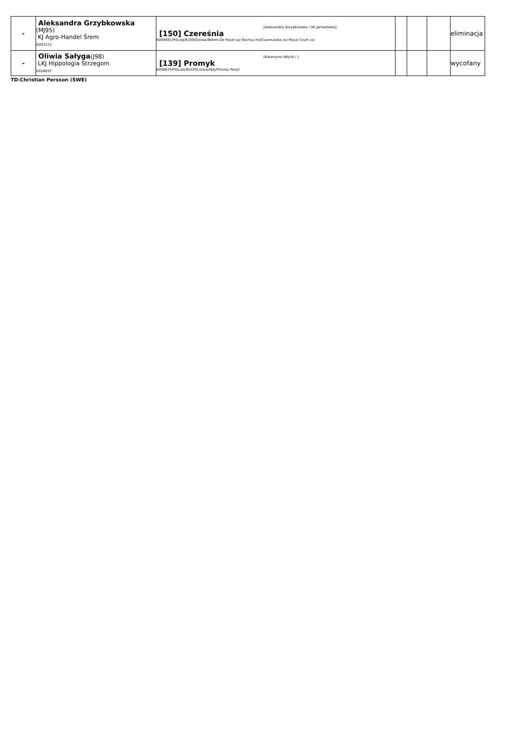| - | Aleksandra Grzybkowska (MJ95) KJ Agro-Handel Śrem O003722 | [150] Czereśnia [Aleksandra Grzybkowska / SK Jaroszówka] K009891/POL/sp/K/2005/siwa/Bolero De Ravel sp/ Bachus hol/Czarnuszka xx/ Royal Court xx/ | | | | eliminacja |
| - | Oliwia Sałyga (J98) LKJ Hippologia Strzegom O026837 | [139] Promyk [Katarzyna Wójcik / ] K008633/POL/xo/W/2001/siwa/Atej/Prosna/ Poryl/ | | | | wycofany |
TD:Christian Persson (SWE)